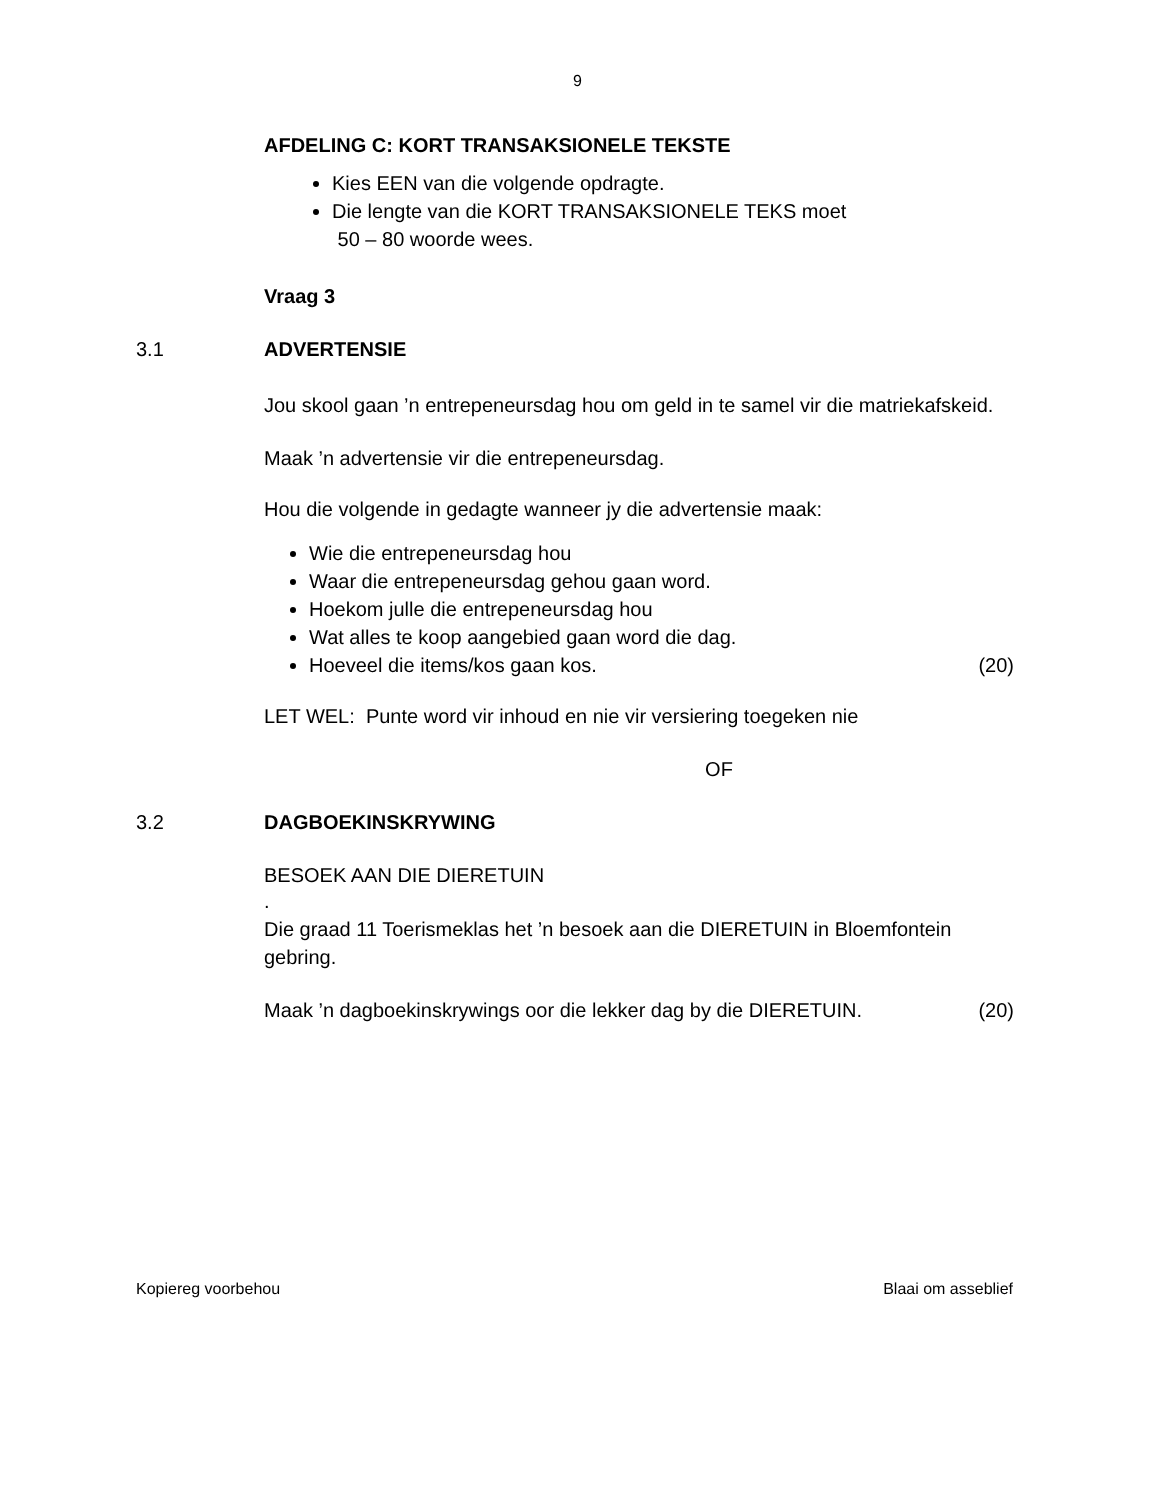9
AFDELING C: KORT TRANSAKSIONELE TEKSTE
Kies EEN van die volgende opdragte.
Die lengte van die KORT TRANSAKSIONELE TEKS moet
50 – 80 woorde wees.
Vraag 3
3.1 ADVERTENSIE
Jou skool gaan ’n entrepeneursdag hou om geld in te samel vir die matriekafskeid.
Maak ’n advertensie vir die entrepeneursdag.
Hou die volgende in gedagte wanneer jy die advertensie maak:
Wie die entrepeneursdag hou
Waar die entrepeneursdag gehou gaan word.
Hoekom julle die entrepeneursdag hou
Wat alles te koop aangebied gaan word die dag.
Hoeveel die items/kos gaan kos. (20)
LET WEL: Punte word vir inhoud en nie vir versiering toegeken nie
OF
3.2 DAGBOEKINSKRYWING
BESOEK AAN DIE DIERETUIN
.
Die graad 11 Toerismeklas het ’n besoek aan die DIERETUIN in Bloemfontein gebring.
Maak ’n dagboekinskrywings oor die lekker dag by die DIERETUIN. (20)
Kopiereg voorbehou Blaai om asseblief